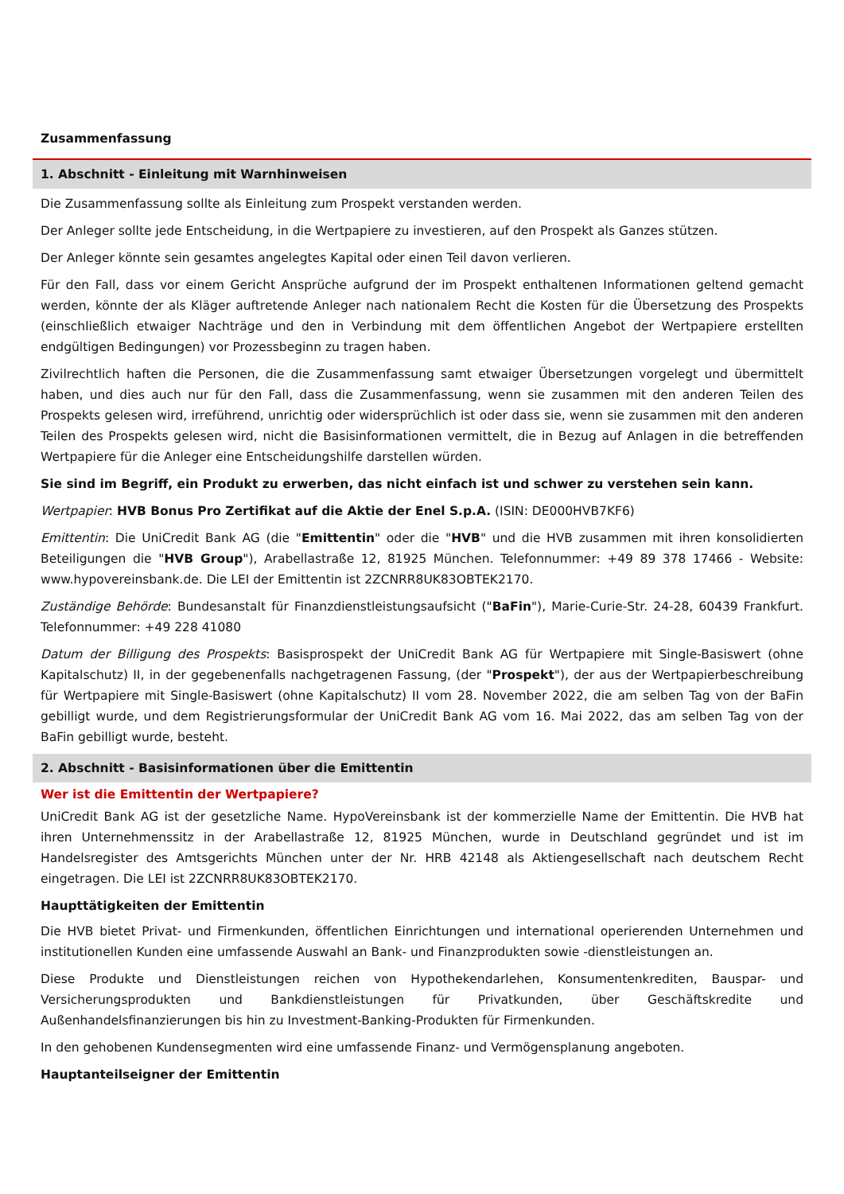Zusammenfassung
1. Abschnitt - Einleitung mit Warnhinweisen
Die Zusammenfassung sollte als Einleitung zum Prospekt verstanden werden.
Der Anleger sollte jede Entscheidung, in die Wertpapiere zu investieren, auf den Prospekt als Ganzes stützen.
Der Anleger könnte sein gesamtes angelegtes Kapital oder einen Teil davon verlieren.
Für den Fall, dass vor einem Gericht Ansprüche aufgrund der im Prospekt enthaltenen Informationen geltend gemacht werden, könnte der als Kläger auftretende Anleger nach nationalem Recht die Kosten für die Übersetzung des Prospekts (einschließlich etwaiger Nachträge und den in Verbindung mit dem öffentlichen Angebot der Wertpapiere erstellten endgültigen Bedingungen) vor Prozessbeginn zu tragen haben.
Zivilrechtlich haften die Personen, die die Zusammenfassung samt etwaiger Übersetzungen vorgelegt und übermittelt haben, und dies auch nur für den Fall, dass die Zusammenfassung, wenn sie zusammen mit den anderen Teilen des Prospekts gelesen wird, irreführend, unrichtig oder widersprüchlich ist oder dass sie, wenn sie zusammen mit den anderen Teilen des Prospekts gelesen wird, nicht die Basisinformationen vermittelt, die in Bezug auf Anlagen in die betreffenden Wertpapiere für die Anleger eine Entscheidungshilfe darstellen würden.
Sie sind im Begriff, ein Produkt zu erwerben, das nicht einfach ist und schwer zu verstehen sein kann.
Wertpapier: HVB Bonus Pro Zertifikat auf die Aktie der Enel S.p.A. (ISIN: DE000HVB7KF6)
Emittentin: Die UniCredit Bank AG (die "Emittentin" oder die "HVB" und die HVB zusammen mit ihren konsolidierten Beteiligungen die "HVB Group"), Arabellastraße 12, 81925 München. Telefonnummer: +49 89 378 17466 - Website: www.hypovereinsbank.de. Die LEI der Emittentin ist 2ZCNRR8UK83OBTEK2170.
Zuständige Behörde: Bundesanstalt für Finanzdienstleistungsaufsicht ("BaFin"), Marie-Curie-Str. 24-28, 60439 Frankfurt. Telefonnummer: +49 228 41080
Datum der Billigung des Prospekts: Basisprospekt der UniCredit Bank AG für Wertpapiere mit Single-Basiswert (ohne Kapitalschutz) II, in der gegebenenfalls nachgetragenen Fassung, (der "Prospekt"), der aus der Wertpapierbeschreibung für Wertpapiere mit Single-Basiswert (ohne Kapitalschutz) II vom 28. November 2022, die am selben Tag von der BaFin gebilligt wurde, und dem Registrierungsformular der UniCredit Bank AG vom 16. Mai 2022, das am selben Tag von der BaFin gebilligt wurde, besteht.
2. Abschnitt - Basisinformationen über die Emittentin
Wer ist die Emittentin der Wertpapiere?
UniCredit Bank AG ist der gesetzliche Name. HypoVereinsbank ist der kommerzielle Name der Emittentin. Die HVB hat ihren Unternehmenssitz in der Arabellastraße 12, 81925 München, wurde in Deutschland gegründet und ist im Handelsregister des Amtsgerichts München unter der Nr. HRB 42148 als Aktiengesellschaft nach deutschem Recht eingetragen. Die LEI ist 2ZCNRR8UK83OBTEK2170.
Haupttätigkeiten der Emittentin
Die HVB bietet Privat- und Firmenkunden, öffentlichen Einrichtungen und international operierenden Unternehmen und institutionellen Kunden eine umfassende Auswahl an Bank- und Finanzprodukten sowie -dienstleistungen an.
Diese Produkte und Dienstleistungen reichen von Hypothekendarlehen, Konsumentenkrediten, Bauspar- und Versicherungsprodukten und Bankdienstleistungen für Privatkunden, über Geschäftskredite und Außenhandelsfinanzierungen bis hin zu Investment-Banking-Produkten für Firmenkunden.
In den gehobenen Kundensegmenten wird eine umfassende Finanz- und Vermögensplanung angeboten.
Hauptanteilseigner der Emittentin